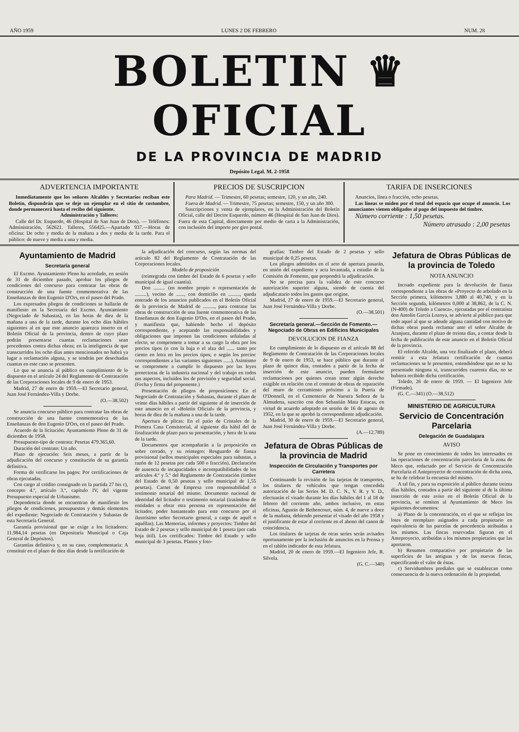AÑO 1959 LUNES 2 DE FEBRERO NUM. 28
BOLETIN ♛ OFICIAL
DE LA PROVINCIA DE MADRID
Depósito Legal. M. 2-1958
ADVERTENCIA IMPORTANTE
Inmediatamente que los señores Alcaldes y Secretarios reciban este Boletín, dispondrán que se deje un ejemplar en el sitio de costumbre, donde permanecerá hasta el recibo del siguiente.
Administración y Talleres:
Calle del Dr. Esquerdo, 46 (Hospital de San Juan de Dios). — Teléfonos: Administración, 562621. Talleres, 556425.—Apartado 937.—Horas de oficina: De ocho y media de la mañana a dos y media de la tarde. Para el público: de nueve y media a una y media.
PRECIOS DE SUSCRIPCION
Para Madrid. — Trimestre, 60 pesetas; semestre, 120, y un año, 240.
Fuera de Madrid. — Trimestre, 75 pesetas; semestre, 150, y un año 300.
Suscripciones y venta de ejemplares, en la Administración del Boletín Oficial, calle del Doctor Esquerdo, número 46 (Hospital de San Juan de Dios). Fuera de esta Capital, directamente por medio de carta a la Administración, con inclusión del importe por giro postal.
TARIFA DE INSERCIONES
Anuncios, línea o fracción, ocho pesetas.
Las líneas se miden por el total del espacio que ocupe el anuncio. Los anunciantes vienen obligados al pago del impuesto del timbre.
Número corriente : 1,50 pesetas.
Número atrasado : 2,00 pesetas
Ayuntamiento de Madrid
Secretaría general
El Excmo. Ayuntamiento Pleno ha acordado, en sesión de 31 de diciembre pasado, aprobar los pliegos de condiciones del concurso para contratar las obras de construcción de una fuente conmemorativa de las Enseñanzas de don Eugenio D'Ors, en el paseo del Prado.
Los expresados pliegos de condiciones se hallarán de manifiesto en la Secretaría del Excmo. Ayuntamiento (Negociado de Subastas), en las horas de diez de la mañana a una de la tarde, durante los ocho días hábiles siguientes al en que este anuncio aparezca inserto en el Boletín Oficial de la provincia, dentro de cuyo plazo podrán presentarse cuantas reclamaciones sean procedentes contra dichas obras; en la inteligencia de que transcurridos los ocho días antes mencionados no habrá ya lugar a reclamación alguna, y se tendrán por desechadas cuantas en este caso se presenten.
Lo que se anuncia al público en cumplimiento de lo dispuesto en el artículo 24 del Reglamento de Contratación de las Corporaciones locales de 9 de enero de 1953.
Madrid, 27 de enero de 1959.—El Secretario general, Juan José Fernández-Villa y Dorbe.
(O.—38.502)
Se anuncia concurso público para contratar las obras de construcción de una fuente conmemorativa de las Enseñanzas de don Eugenio D'Ors, en el paseo del Prado.
Acuerdo de la licitación: Ayuntamiento Pleno de 31 de diciembre de 1958.
Presupuesto-tipo de contrata: Pesetas 479.365,60.
Duración del contrato: Un año.
Plazo de ejecución: Seis meses, a partir de la adjudicación del concurso y constitución de su garantía definitiva.
Forma de verificarse los pagos: Por certificaciones de obras ejecutadas.
Con cargo al crédito consignado en la partida 27 bis c), concepto 4.º, artículo 3.º, capítulo IV, del vigente Presupuesto especial de Urbanismo.
Dependencia donde se encuentran de manifiesto los pliegos de condiciones, presupuestos y demás elementos del expediente: Negociado de Contratación y Subastas de esta Secretaría General.
Garantía provisional que se exige a los licitadores: 11.984,14 pesetas (en Depositaría Municipal o Caja General de Depósitos).
Garantías definitiva y, en su caso, complementaria: A constituir en el plazo de diez días desde la notificación de
la adjudicación del concurso, según las normas del artículo 82 del Reglamento de Contratación de las Corporaciones locales.
Modelo de proposición
(reintegrada con timbre del Estado de 6 pesetas y sello municipal de igual cuantía).
Don ......... (en nombre propio o representación de .........), vecino de ......, con domicilio en ........., queda enterado de los anuncios publicados en el Boletín Oficial de la provincia de Madrid de ........., para contratar las obras de construcción de una fuente conmemorativa de las Enseñanzas de don Eugenio D'Ors, en el paseo del Prado, y manifiesta que, habiendo hecho el depósito correspondiente, y aceptando las responsabilidades y obligaciones que imponen las condiciones señaladas al efecto, se compromete a tomar a su cargo la obra por los precios tipos (o con la baja o el alza del ...... tanto por ciento en letra en los precios tipos; o según los precioc correspondientes a las variantes siguientes ......). Asimismo se compromete a cumplir lo dispuesto por las leyes protectoras de la industria nacional y del trabajo en todos sus aspectos, incluídos los de previsión y seguridad social. (Fecha y firma del proponente.)
Presentación de pliegos de proposiciones: En el Negociado de Contratación y Subastas, durante el plazo de veinte días hábiles a partir del siguiente al de inserción de este anuncio en el «Boletín Oficial» de la provincia, y horas de diez de la mañana a una de la tarde.
Apertura de plicas: En el patio de Cristales de la Primera Casa Consistorial, al siguiente día hábil del de finalización de plazo para su presentación, y hora de la una de la tarde.
Documentos que acompañarán a la proposición en sobre cerrado, y su reintegro: Resguardo de fianza provisional (sellos municipales especiales para subastas, a razón de 12 pesetas por cada 500 o fracción). Declaración de ausencia de incapacidades e incompatibilidades de los artículos 4.º y 5.º del Reglamento de Contratación (timbre del Estado de 0,50 pesetas y sello municipal de 1,55 pesetas). Carnet de Empresa con responsabilidad o testimonio notarial del mismo. Documento nacional de identidad del licitador o testimonio notarial (tratándose de entidades u obrar otra persona en representación del licitador, poder bastanteado para este concurso por el ilustrísimo señor Secretario general, a cargo de aquél o aquéllas). Las Memorias, informes y proyectos: Timbre del Estado de 2 pesetas y sello municipal de 1 peseta (por cada hoja útil). Los certificados: Timbre del Estado y sello municipal de 3 pesetas. Planos y foto-
grafías: Timbre del Estado de 2 pesetas y sello municipal de 0,25 pesetas.
Los pliegos admitidos en el acto de apertura pasarán, en unión del expediente y acta levantada, a estudio de la Comisión de Fomento, que propondrá la adjudicación.
No se precisa para la validez de este concurso autorización superior alguna, siendo de cuenta del adjudicatario todos los gastos que origine.
Madrid, 27 de enero de 1959.—El Secretario general, Juan José Fernández-Villa y Dorbe.
(O.—38.501)
Secretaría general.—Sección de Fomento.—Negociado de Obras en Edificios Municipales
DEVOLUCION DE FIANZA
En cumplimiento de lo dispuesto en el artículo 88 del Reglamento de Contratación de las Corporaciones locales de 9 de enero de 1953, se hace público que durante el plazo de quince días, contados a partir de la fecha de inserción de este anuncio, pueden formularse reclamaciones por quienes crean tener algún derecho exigible en relación con el contrato de obras de reparación del muro de cerramiento próximo a la Puerta de O'Donnell, en el Cementerio de Nuestra Señora de la Almudena, suscrito con don Sebastián Mata Estacas, en virtud de acuerdo adoptado en sesión de 16 de agosto de 1952, en la que se aprobó la correspondiente adjudicación.
Madrid, 30 de enero de 1959.—El Secretario general, Juan José Fernández-Villa y Dorbe.
(A.—12.789)
Jefatura de Obras Públicas de la provincia de Madrid
Inspección de Circulación y Transportes por Carretera
Continuando la revisión de las tarjetas de transportes, los titulares de vehículos que tengan concedida autorización de las Series M. D. C. N., V. R. y V. D., efectuarán el visado durante los días hábiles del 1 al 18 de febrero del corriente año, ambos inclusive, en estas oficinas, Agustín de Bethencourt, núm. 4, de nueve a doce de la mañana, debiendo presentar el visado del año 1958 y el justificante de estar al corriente en el abono del canon de coincidencia.
Los titulares de tarjetas de otras series serán avisados oportunamente por la inclusión de anuncios en la Prensa y en el tablón indicador de esta Jefatura.
Madrid, 20 de enero de 1959.—El Ingeniero Jefe, R. Silvela.
(G. C.—340)
Jefatura de Obras Públicas de la provincia de Toledo
NOTA ANUNCIO
Incoado expediente para la devolución de fianza correspondiente a las obras de «Proyecto de arbolado en la Sección primera, kilómetros 3,880 al 40,740, y en la Sección segunda, kilómetros 0,000 al 38,862, de la C. N. (N-400) de Toledo a Cuenca», ejecutadas por el contratista don Antolín García Lozoya, se advierte al público para que todo aquel al que se adeude alguna cantidad con motivo de dichas obras pueda reclamar ante el señor Alcalde de Aranjuez, durante el plazo de treinta días, a contar desde la fecha de publicación de este anuncio en el Boletín Oficial de la provincia.
El referido Alcalde, una vez finalizado el plazo, deberá remitir a esta Jefatura certificación de cuantas reclamaciones se le presenten, entendiéndose que no se ha presentado ninguna si, transcurridos cuarenta días, no se hubiera recibido dicha certificación.
Toledo, 26 de enero de 1959. — El Ingeniero Jefe (Firmado).
(G. C.—341) (O.—38.512)
MINISTERIO DE AGRICULTURA
Servicio de Concentración Parcelaria
Delegación de Guadalajara
AVISO
Se pone en conocimiento de todos los interesados en las operaciones de concentración parcelaria de la zona de Meco que, redactado por el Servicio de Concentración Parcelaria el Anteproyecto de concentración de dicha zona, se ha de celebrar la encuesta del mismo.
A tal fin, y para su exposición al público durante treinta días hábiles, contados a partir del siguiente al de la última inserción de este aviso en el Boletín Oficial de la provincia, se remiten al Ayuntamiento de Meco los siguientes documentos:
a) Plano de la concentración, en el que se reflejan los lotes de reemplazo asignados a cada propietario en equivalencia de las parcelas de procedencia atribuídas a los mismos. Las fincas reservadas figuran en el Anteproyecto, atribuídas a los mismos propietarios que las aportaron.
b) Resumen comparativo por propietario de las superficies de las antiguas y de las nuevas fincas, especificando el valor de éstas.
c) Servidumbres prediales que se establezcan como consecuencia de la nueva ordenación de la propiedad.